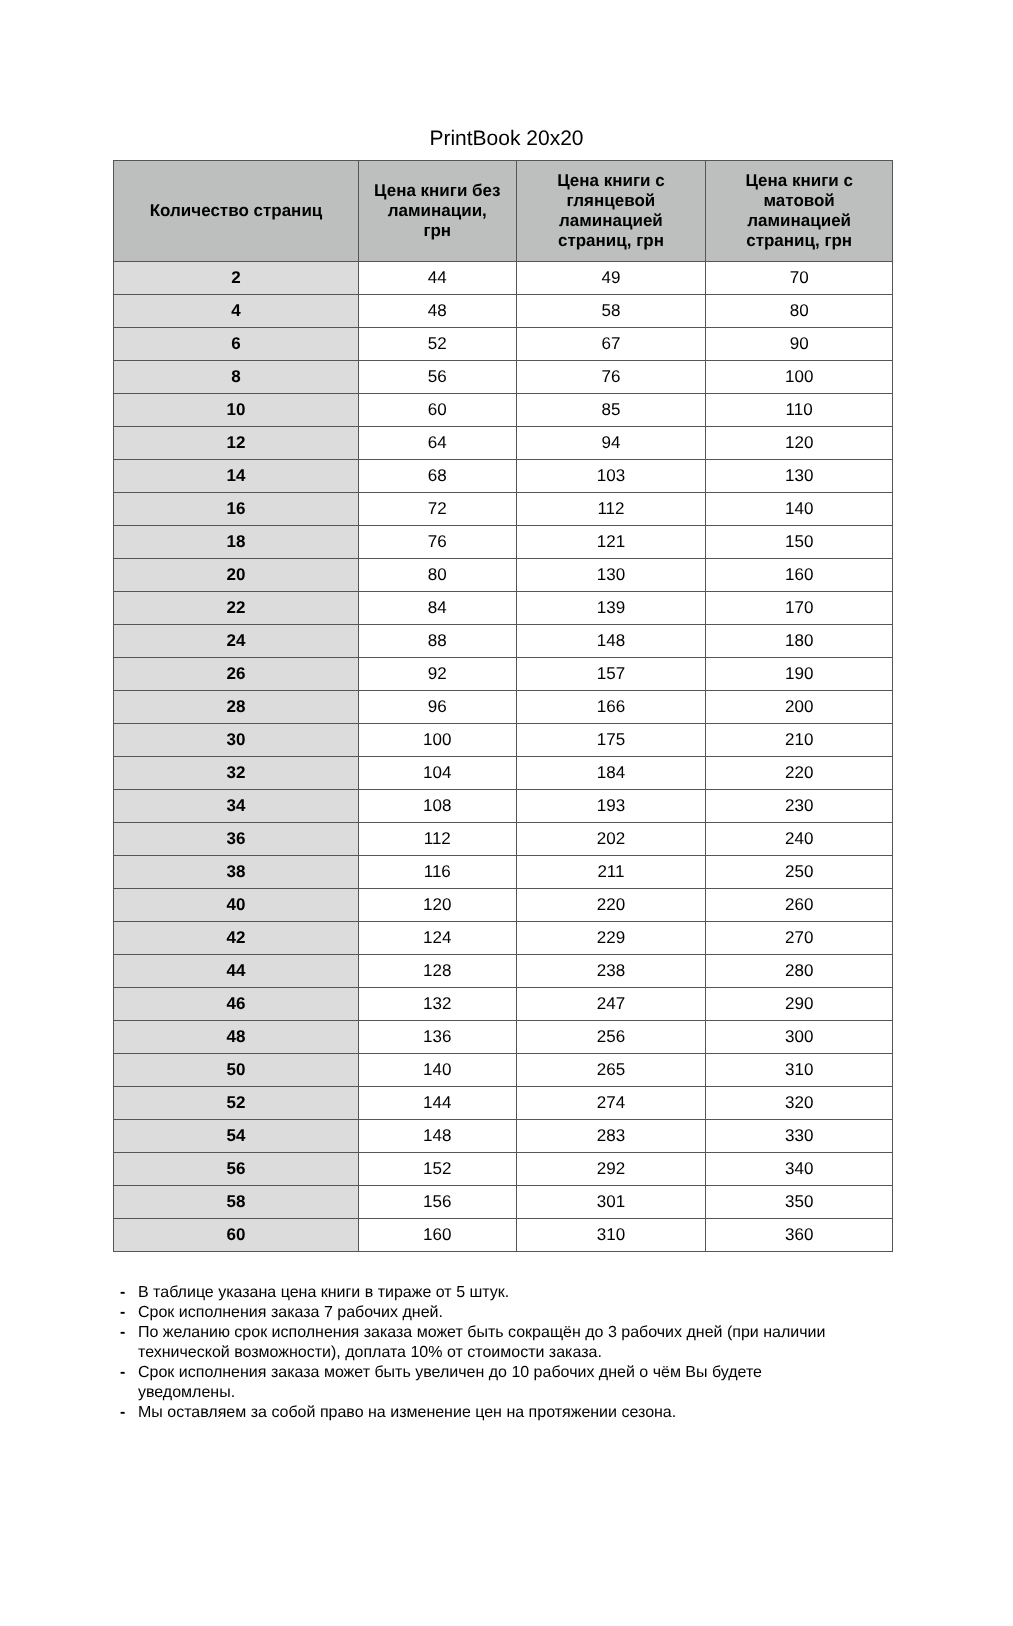PrintBook 20x20
| Количество страниц | Цена книги без ламинации, грн | Цена книги с глянцевой ламинацией страниц, грн | Цена книги с матовой ламинацией страниц, грн |
| --- | --- | --- | --- |
| 2 | 44 | 49 | 70 |
| 4 | 48 | 58 | 80 |
| 6 | 52 | 67 | 90 |
| 8 | 56 | 76 | 100 |
| 10 | 60 | 85 | 110 |
| 12 | 64 | 94 | 120 |
| 14 | 68 | 103 | 130 |
| 16 | 72 | 112 | 140 |
| 18 | 76 | 121 | 150 |
| 20 | 80 | 130 | 160 |
| 22 | 84 | 139 | 170 |
| 24 | 88 | 148 | 180 |
| 26 | 92 | 157 | 190 |
| 28 | 96 | 166 | 200 |
| 30 | 100 | 175 | 210 |
| 32 | 104 | 184 | 220 |
| 34 | 108 | 193 | 230 |
| 36 | 112 | 202 | 240 |
| 38 | 116 | 211 | 250 |
| 40 | 120 | 220 | 260 |
| 42 | 124 | 229 | 270 |
| 44 | 128 | 238 | 280 |
| 46 | 132 | 247 | 290 |
| 48 | 136 | 256 | 300 |
| 50 | 140 | 265 | 310 |
| 52 | 144 | 274 | 320 |
| 54 | 148 | 283 | 330 |
| 56 | 152 | 292 | 340 |
| 58 | 156 | 301 | 350 |
| 60 | 160 | 310 | 360 |
- В таблице указана цена книги в тираже от 5 штук.
- Срок исполнения заказа 7 рабочих дней.
- По желанию срок исполнения заказа может быть сокращён до 3 рабочих дней (при наличии технической возможности), доплата 10% от стоимости заказа.
- Срок исполнения заказа может быть увеличен до 10 рабочих дней о чём Вы будете уведомлены.
- Мы оставляем за собой право на изменение цен на протяжении сезона.